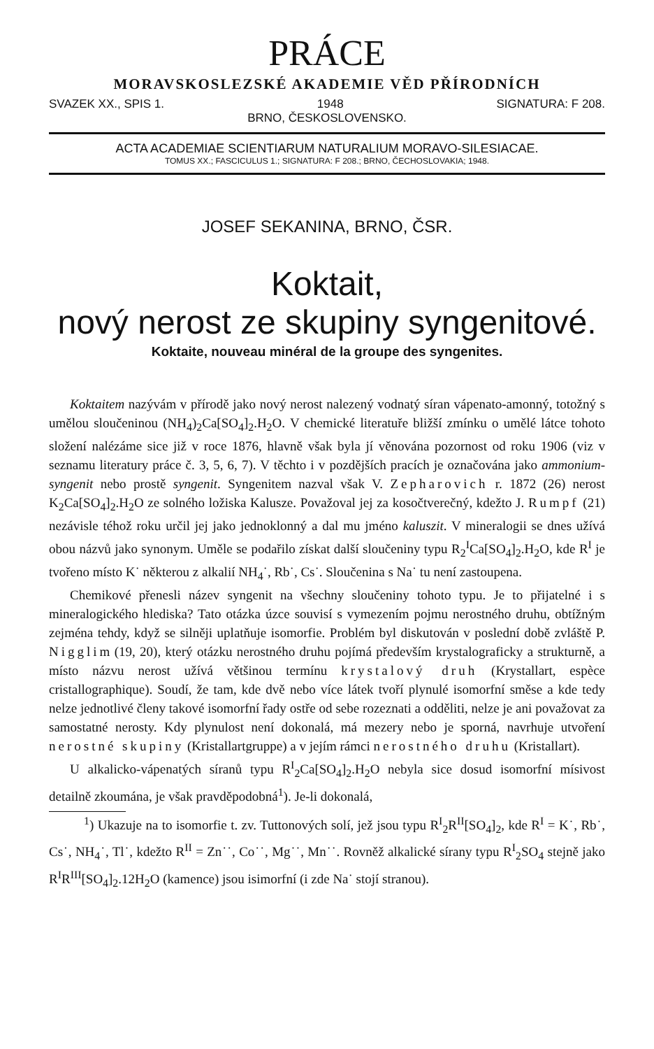PRÁCE
MORAVSKOSLEZSKÉ AKADEMIE VĚD PŘÍRODNÍCH
SVAZEK XX., SPIS 1. 1948 SIGNATURA: F 208.
BRNO, ČESKOSLOVENSKO.
ACTA ACADEMIAE SCIENTIARUM NATURALIUM MORAVO-SILESIACAE.
TOMUS XX.; FASCICULUS 1.; SIGNATURA: F 208.; BRNO, ČECHOSLOVAKIA; 1948.
JOSEF SEKANINA, BRNO, ČSR.
Koktait,
nový nerost ze skupiny syngenitové.
Koktaite, nouveau minéral de la groupe des syngenites.
Koktaitem nazývám v přírodě jako nový nerost nalezený vodnatý síran vápenato-amonný, totožný s umělou sloučeninou (NH<sub>4</sub>)<sub>2</sub>Ca[SO<sub>4</sub>]<sub>2</sub>.H<sub>2</sub>O. V chemické literatuře bližší zmínku o umělé látce tohoto složení nalézáme sice již v roce 1876, hlavně však byla jí věnována pozornost od roku 1906 (viz v seznamu literatury práce č. 3, 5, 6, 7). V těchto i v pozdějších pracích je označována jako ammonium-syngenit nebo prostě syngenit. Syngenitem nazval však V. Zepharovich r. 1872 (26) nerost K<sub>2</sub>Ca[SO<sub>4</sub>]<sub>2</sub>.H<sub>2</sub>O ze solného ložiska Kalusze. Považoval jej za kosočtverečný, kdežto J. Rumpf (21) nezávisle téhož roku určil jej jako jednoklonný a dal mu jméno kaluszit. V mineralogii se dnes užívá obou názvů jako synonym. Uměle se podařilo získat další sloučeniny typu R<sub>2</sub><sup>I</sup>Ca[SO<sub>4</sub>]<sub>2</sub>.H<sub>2</sub>O, kde R<sup>I</sup> je tvořeno místo K˙ některou z alkalií NH<sub>4</sub>˙, Rb˙, Cs˙. Sloučenina s Na˙ tu není zastoupena.
Chemikové přenesli název syngenit na všechny sloučeniny tohoto typu. Je to přijatelné i s mineralogického hlediska? Tato otázka úzce souvisí s vymezením pojmu nerostného druhu, obtížným zejména tehdy, když se silněji uplatňuje isomorfie. Problém byl diskutován v poslední době zvláště P. Nigglim (19, 20), který otázku nerostného druhu pojímá především krystalograficky a strukturně, a místo názvu nerost užívá většinou termínu krystalový druh (Krystallart, espèce cristallographique). Soudí, že tam, kde dvě nebo více látek tvoří plynulé isomorfní směse a kde tedy nelze jednotlivé členy takové isomorfní řady ostře od sebe rozeznati a odděliti, nelze je ani považovat za samostatné nerosty. Kdy plynulost není dokonalá, má mezery nebo je sporná, navrhuje utvoření nerostné skupiny (Kristallartgruppe) a v jejím rámci nerostného druhu (Kristallart).
U alkalicko-vápenatých síranů typu R<sup>I</sup><sub>2</sub>Ca[SO<sub>4</sub>]<sub>2</sub>.H<sub>2</sub>O nebyla sice dosud isomorfní mísivost detailně zkoumána, je však pravděpodobná<sup>1</sup>). Je-li dokonalá,
<sup>1</sup>) Ukazuje na to isomorfie t. zv. Tuttonových solí, jež jsou typu R<sup>I</sup><sub>2</sub>R<sup>II</sup>[SO<sub>4</sub>]<sub>2</sub>, kde R<sup>I</sup> = K˙, Rb˙, Cs˙, NH<sub>4</sub>˙, Tl˙, kdežto R<sup>II</sup> = Zn˙˙, Co˙˙, Mg˙˙, Mn˙˙. Rovněž alkalické sírany typu R<sup>I</sup><sub>2</sub>SO<sub>4</sub> stejně jako R<sup>I</sup>R<sup>III</sup>[SO<sub>4</sub>]<sub>2</sub>.12H<sub>2</sub>O (kamence) jsou isimorfní (i zde Na˙ stojí stranou).